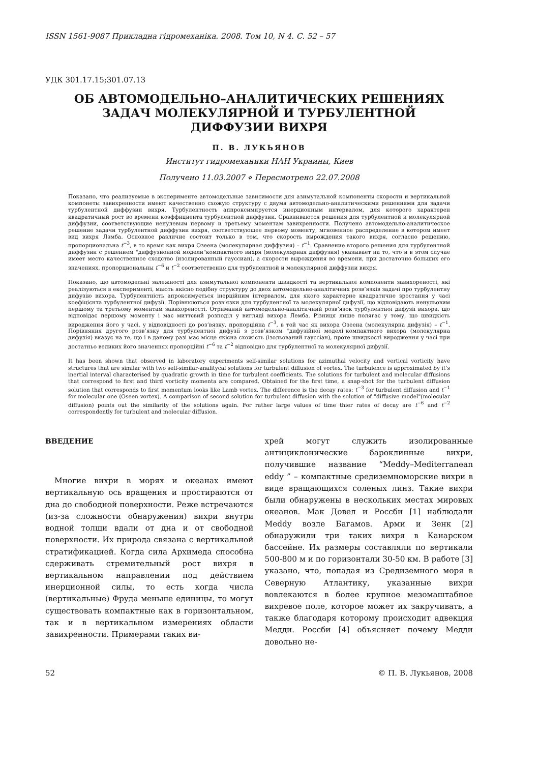ISSN 1561-9087 Прикладна гiдромеханiка. 2008. Том 10, N 4. С. 52 – 57
УДК 301.17.15;301.07.13
ОБ АВТОМОДЕЛЬНО–АНАЛИТИЧЕСКИХ РЕШЕНИЯХ
ЗАДАЧ МОЛЕКУЛЯРНОЙ И ТУРБУЛЕНТНОЙ
ДИФФУЗИИ ВИХРЯ
П. В. ЛУКЬЯНОВ
Институт гидромеханики НАН Украины, Киев
Получено 11.03.2007 ⋄ Пересмотрено 22.07.2008
Показано, что реализуемые в эксперименте автомодельные зависимости для азимутальной компоненты скорости и вертикальной компонеты завихренности имеют качественно схожую структуру с двумя автомодельно-аналитическими решениями для задачи турбулентной диффузии вихря. Турбулентность аппроксимируется инерционным интервалом, для которого характерен квадратичный рост во времени коэффициента турбулентной диффузии. Сравниваются решения для турбулентной и молекулярной диффузии, соответствующие ненулевым первому и третьему моментам завихренности. Получено автомодельно-аналитическое решение задачи турбулентной диффузии вихря, соответствующее первому моменту, мгновенное распределение в котором имеет вид вихря Лэмба. Основное различие состоит только в том, что скорость вырождения такого вихря, согласно решению, пропорциональна t<sup>−3</sup>, в то время как вихря Озеена (молекулярная диффузия) – t<sup>−1</sup>. Сравнение второго решения для турбулентной диффузии с решением "диффузионной модели"компактного вихря (молекулярная диффузия) указывает на то, что и в этом случае имеет место качественное сходство (изолированный гауссиан), а скорости вырождения во времени, при достаточно больших его значениях, пропорциональны t<sup>−6</sup> и t<sup>−2</sup> соответственно для турбулентной и молекулярной диффузии вихря.
Показано, що автомодельнi залежностi для азимутальної компоненти швидкостi та вертикальної компоненти завихореностi, якi реалiзуються в експериментi, мають якiсно подiбну структуру до двох автомодельно-аналiтичних розв’язкiв задачi про турбулентну дифузiю вихора. Турбулентнiсть апроксимується iнерцiйним iнтервалом, для якого характерне квадратичне зростання у часi коефiцiєнта турбулентної дифузiї. Порiвнюються розв’язки для турбулентної та молекулярної дифузiї, що вiдповiдають ненульовим першому та третьому моментам завихореностi. Отриманий автомодельно-аналiтичний розв’язок турбулентної дифузiї вихора, що вiдповiдає першому моменту i має миттєвий розподiл у виглядi вихора Лемба. Рiзниця лише полягає у тому, що швидкiсть виродження його у часi, у вiдповiдностi до роз’вязку, пропорцiйна t<sup>−3</sup>, в той час як вихора Озеена (молекулярна дифузiя) – t<sup>−1</sup>. Порiвняння другого розв’язку для турбулентної дифузiї з розв’язком "дифузiйної моделi"компактного вихора (молекулярна дифузiя) вказує на те, що i в даному разi має мiсце якiсна схожiсть (iзольований гауссiан), проте швидкостi виродження у часi при достатньо великих його значеннях пропорцiйнi t<sup>−6</sup> та t<sup>−2</sup> вiдповiдно для турбулентної та молекулярної дифузiї.
It has been shown that observed in laboratory experiments self-similar solutions for azimuthal velocity and vertical vorticity have structures that are similar with two self-similar-analitycal solutions for turbulent diffusion of vortex. The turbulence is approximated by it’s inertial interval characterised by quadratic growth in time for turbulent coefficients. The solutions for turbulent and molecular diffusions that correspond to first and third vorticity momenta are compared. Obtained for the first time, a snap-shot for the turbulent diffusion solution that corresponds to first momentum looks like Lamb vortex. The difference is the decay rates: t<sup>−3</sup> for turbulent diffusion and t<sup>−1</sup> for molecular one (Oseen vortex). A comparison of second solution for turbulent diffusion with the solution of "diffusive model"(molecular diffusion) points out the similarity of the solutions again. For rather large values of time thier rates of decay are t<sup>−6</sup> and t<sup>−2</sup> correspondently for turbulent and molecular diffusion.
ВВЕДЕНИЕ
Многие вихри в морях и океанах имеют вертикальную ось вращения и простираются от дна до свободной поверхности. Реже встречаются (из-за сложности обнаружения) вихри внутри водной толщи вдали от дна и от свободной поверхности. Их природа связана с вертикальной стратификацией. Когда сила Архимеда способна сдерживать стремительный рост вихря в вертикальном направлении под действием инерционной силы, то есть когда числа (вертикальные) Фруда меньше единицы, то могут существовать компактные как в горизонтальном, так и в вертикальном измерениях области завихренности. Примерами таких ви-
хрей могут служить изолированные антициклонические бароклинные вихри, получившие название “Meddy–Mediterranean eddy ” – компактные средиземноморские вихри в виде вращающихся соленых линз. Такие вихри были обнаружены в нескольких местах мировых океанов. Мак Довел и Россби [1] наблюдали Meddy возле Багамов. Арми и Зенк [2] обнаружили три таких вихря в Канарском бассейне. Их размеры составляли по вертикали 500-800 м и по горизонтали 30-50 км. В работе [3] указано, что, попадая из Средиземного моря в Северную Атлантику, указанные вихри вовлекаются в более крупное мезомаштабное вихревое поле, которое может их закручивать, а также благодаря которому происходит адвекция Медди. Россби [4] объясняет почему Медди довольно не-
52 © П. В. Лукьянов, 2008